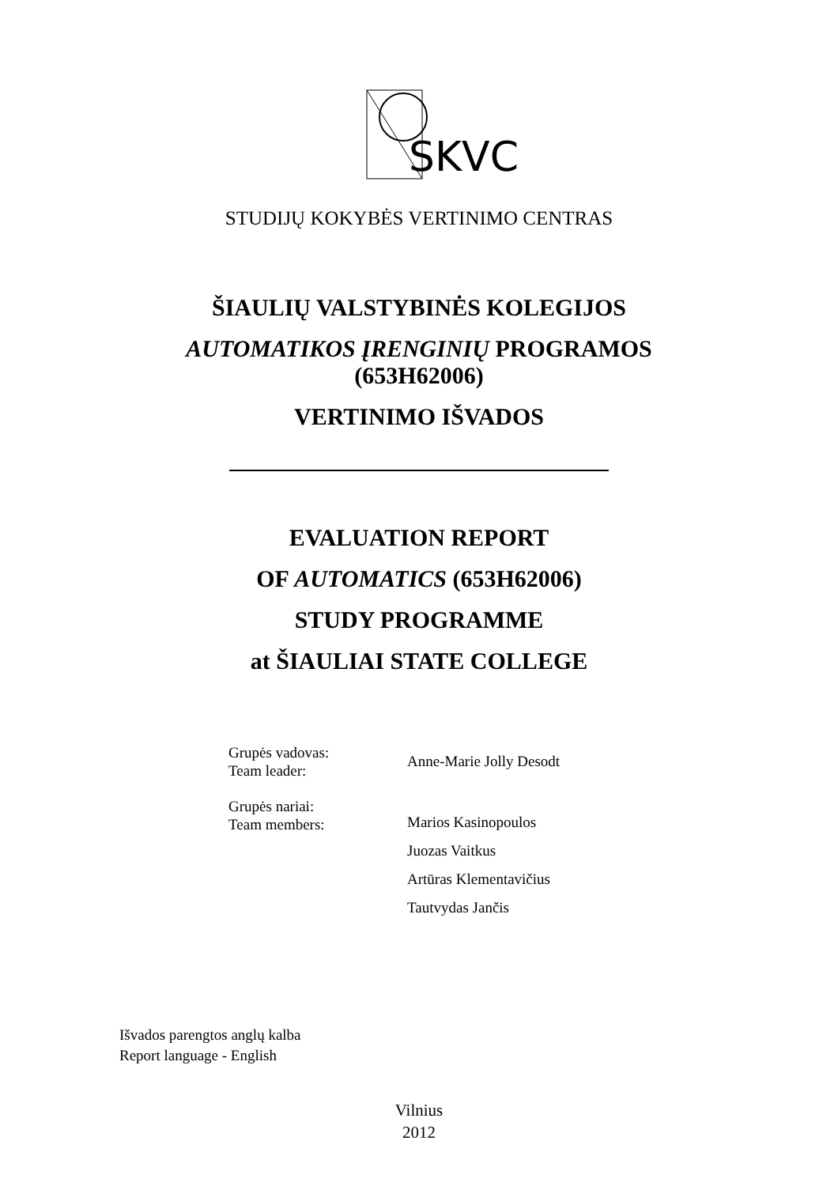SKVC
STUDIJŲ KOKYBĖS VERTINIMO CENTRAS
ŠIAULIŲ VALSTYBINĖS KOLEGIJOS
AUTOMATIKOS ĮRENGINIŲ PROGRAMOS
(653H62006)
VERTINIMO IŠVADOS
EVALUATION REPORT
OF AUTOMATICS (653H62006)
STUDY PROGRAMME
at ŠIAULIAI STATE COLLEGE
| Grupės vadovas: Team leader: | Anne-Marie Jolly Desodt |
| Grupės nariai: Team members: | Marios Kasinopoulos Juozas Vaitkus Artūras Klementavičius Tautvydas Jančis |
Išvados parengtos anglų kalba
Report language - English
Vilnius
2012